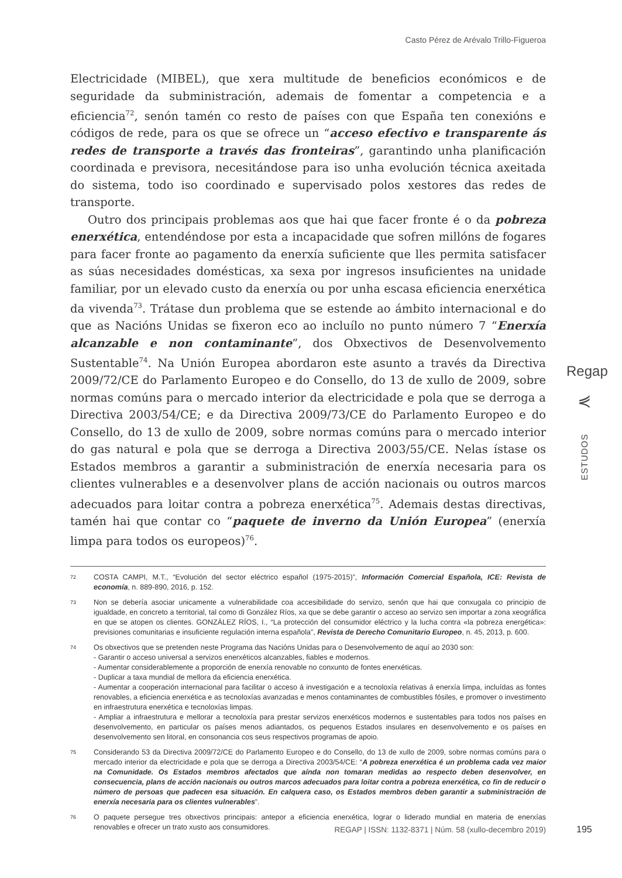Casto Pérez de Arévalo Trillo-Figueroa
Electricidade (MIBEL), que xera multitude de beneficios económicos e de seguridade da subministración, ademais de fomentar a competencia e a eficiencia<sup>72</sup>, senón tamén co resto de países con que España ten conexións e códigos de rede, para os que se ofrece un “acceso efectivo e transparente ás redes de transporte a través das fronteiras”, garantindo unha planificación coordinada e previsora, necesitándose para iso unha evolución técnica axeitada do sistema, todo iso coordinado e supervisado polos xestores das redes de transporte.
Outro dos principais problemas aos que hai que facer fronte é o da pobreza enerxética, entendéndose por esta a incapacidade que sofren millóns de fogares para facer fronte ao pagamento da enerxía suficiente que lles permita satisfacer as súas necesidades domésticas, xa sexa por ingresos insuficientes na unidade familiar, por un elevado custo da enerxía ou por unha escasa eficiencia enerxética da vivenda<sup>73</sup>. Trátase dun problema que se estende ao ámbito internacional e do que as Nacións Unidas se fixeron eco ao incluílo no punto número 7 “Enerxía alcanzable e non contaminante”, dos Obxectivos de Desenvolvemento Sustentable<sup>74</sup>. Na Unión Europea abordaron este asunto a través da Directiva 2009/72/CE do Parlamento Europeo e do Consello, do 13 de xullo de 2009, sobre normas comúns para o mercado interior da electricidade e pola que se derroga a Directiva 2003/54/CE; e da Directiva 2009/73/CE do Parlamento Europeo e do Consello, do 13 de xullo de 2009, sobre normas comúns para o mercado interior do gas natural e pola que se derroga a Directiva 2003/55/CE. Nelas ístase os Estados membros a garantir a subministración de enerxía necesaria para os clientes vulnerables e a desenvolver plans de acción nacionais ou outros marcos adecuados para loitar contra a pobreza enerxética<sup>75</sup>. Ademais destas directivas, tamén hai que contar co “paquete de inverno da Unión Europea” (enerxía limpa para todos os europeos)<sup>76</sup>.
72 COSTA CAMPI, M.T., “Evolución del sector eléctrico español (1975-2015)”, Información Comercial Española, ICE: Revista de economía, n. 889-890, 2016, p. 152.
73 Non se debería asociar unicamente a vulnerabilidade coa accesibilidade do servizo, senón que hai que conxugala co principio de igualdade, en concreto a territorial, tal como di González Ríos, xa que se debe garantir o acceso ao servizo sen importar a zona xeográfica en que se atopen os clientes. GONZÁLEZ RÍOS, I., “La protección del consumidor eléctrico y la lucha contra «la pobreza energética»: previsiones comunitarias e insuficiente regulación interna española”, Revista de Derecho Comunitario Europeo, n. 45, 2013, p. 600.
74 Os obxectivos que se pretenden neste Programa das Nacións Unidas para o Desenvolvemento de aquí ao 2030 son:
- Garantir o acceso universal a servizos enerxéticos alcanzables, fiables e modernos.
- Aumentar considerablemente a proporción de enerxía renovable no conxunto de fontes enerxéticas.
- Duplicar a taxa mundial de mellora da eficiencia enerxética.
- Aumentar a cooperación internacional para facilitar o acceso á investigación e a tecnoloxía relativas á enerxía limpa, incluídas as fontes renovables, a eficiencia enerxética e as tecnoloxías avanzadas e menos contaminantes de combustibles fósiles, e promover o investimento en infraestrutura enerxética e tecnoloxías limpas.
- Ampliar a infraestrutura e mellorar a tecnoloxía para prestar servizos enerxéticos modernos e sustentables para todos nos países en desenvolvemento, en particular os países menos adiantados, os pequenos Estados insulares en desenvolvemento e os países en desenvolvemento sen litoral, en consonancia cos seus respectivos programas de apoio.
75 Considerando 53 da Directiva 2009/72/CE do Parlamento Europeo e do Consello, do 13 de xullo de 2009, sobre normas comúns para o mercado interior da electricidade e pola que se derroga a Directiva 2003/54/CE: “A pobreza enerxética é un problema cada vez maior na Comunidade. Os Estados membros afectados que aínda non tomaran medidas ao respecto deben desenvolver, en consecuencia, plans de acción nacionais ou outros marcos adecuados para loitar contra a pobreza enerxética, co fin de reducir o número de persoas que padecen esa situación. En calquera caso, os Estados membros deben garantir a subministración de enerxía necesaria para os clientes vulnerables”.
76 O paquete persegue tres obxectivos principais: antepor a eficiencia enerxética, lograr o liderado mundial en materia de enerxías renovables e ofrecer un trato xusto aos consumidores.
Regap
⋞
ESTUDOS
REGAP | ISSN: 1132-8371 | Núm. 58 (xullo-decembro 2019)
195